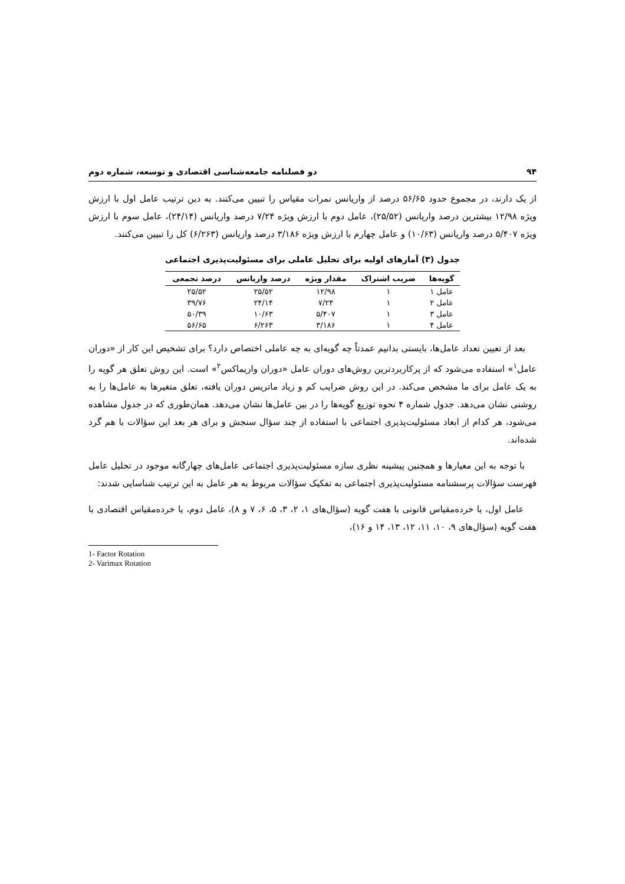۹۴ دو فصلنامه جامعه‌شناسی اقتصادی و توسعه، شماره دوم
از یک دارند، در مجموع حدود ۵۶/۶۵ درصد از واریانس نمرات مقیاس را تبیین می‌کنند. به دین ترتیب عامل اول با ارزش ویژه ۱۲/۹۸ بیشترین درصد واریانس (۲۵/۵۲)، عامل دوم با ارزش ویژه ۷/۲۴ درصد واریانس (۲۴/۱۴)، عامل سوم با ارزش ویژه ۵/۴۰۷ درصد واریانس (۱۰/۶۳) و عامل چهارم با ارزش ویژه ۳/۱۸۶ درصد واریانس (۶/۲۶۳) کل را تبیین می‌کنند.
جدول (۳) آمارهای اولیه برای تحلیل عاملی برای مسئولیت‌پذیری اجتماعی
| گویه‌ها | ضریب اشتراک | مقدار ویژه | درصد واریانس | درصد تجمعی |
| --- | --- | --- | --- | --- |
| عامل ۱ | ۱ | ۱۲/۹۸ | ۲۵/۵۲ | ۲۵/۵۲ |
| عامل ۲ | ۱ | ۷/۲۴ | ۲۴/۱۴ | ۳۹/۷۶ |
| عامل ۳ | ۱ | ۵/۴۰۷ | ۱۰/۶۳ | ۵۰/۳۹ |
| عامل ۴ | ۱ | ۳/۱۸۶ | ۶/۲۶۳ | ۵۶/۶۵ |
بعد از تعیین تعداد عامل‌ها، بایستی بدانیم عمدتاً چه گویه‌ای به چه عاملی اختصاص دارد؟ برای تشخیص این کار از «دوران عامل<sup>۱</sup>» استفاده می‌شود که از پرکاربردترین روش‌های دوران عامل «دوران واریماکس<sup>۲</sup>» است. این روش تعلق هر گویه را به یک عامل برای ما مشخص می‌کند. در این روش ضرایب کم و زیاد ماتریس دوران یافته، تعلق متغیرها به عامل‌ها را به روشنی نشان می‌دهد. جدول شماره ۴ نحوه توزیع گویه‌ها را در بین عامل‌ها نشان می‌دهد. همان‌طوری که در جدول مشاهده می‌شود، هر کدام از ابعاد مسئولیت‌پذیری اجتماعی با استفاده از چند سؤال سنجش و برای هر بعد این سؤالات با هم گرد شده‌اند.
با توجه به این معیارها و همچنین پیشینه نظری سازه مسئولیت‌پذیری اجتماعی عامل‌های چهارگانه موجود در تحلیل عامل فهرست سؤالات پرسشنامه مسئولیت‌پذیری اجتماعی به تفکیک سؤالات مربوط به هر عامل به این ترتیب شناسایی شدند:
عامل اول، یا خرده‌مقیاس قانونی با هفت گویه (سؤال‌های ۱، ۲، ۳، ۵، ۶، ۷ و ۸)، عامل دوم، یا خرده‌مقیاس اقتصادی با هفت گویه (سؤال‌های ۹، ۱۰، ۱۱، ۱۲، ۱۳، ۱۴ و ۱۶)،
1- Factor Rotation
2- Varimax Rotation